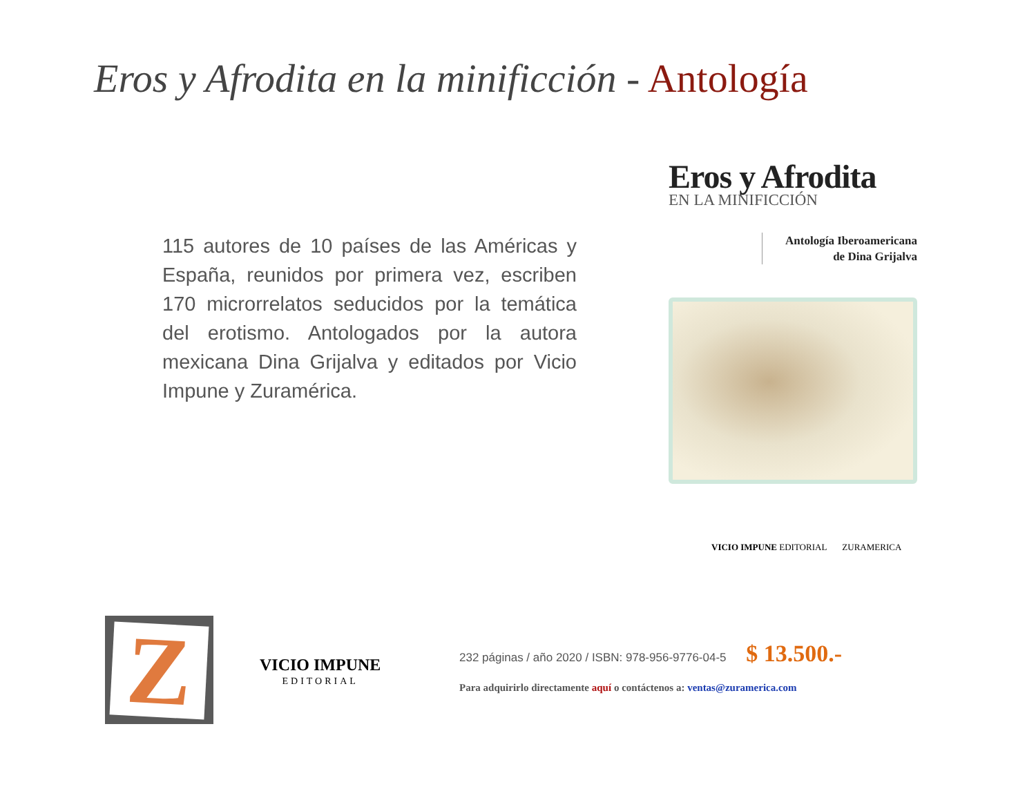Eros y Afrodita en la minificción - Antología
115 autores de 10 países de las Américas y España, reunidos por primera vez, escriben 170 microrrelatos seducidos por la temática del erotismo. Antologados por la autora mexicana Dina Grijalva y editados por Vicio Impune y Zuramérica.
Eros y Afrodita
EN LA MINIFICCIÓN
Antología Iberoamericana
de Dina Grijalva
VICIO IMPUNE EDITORIAL ZURAMERICA
Z
VICIO IMPUNE
EDITORIAL
232 páginas / año 2020 / ISBN: 978-956-9776-04-5 $ 13.500.-
Para adquirirlo directamente aquí o contáctenos a: ventas@zuramerica.com